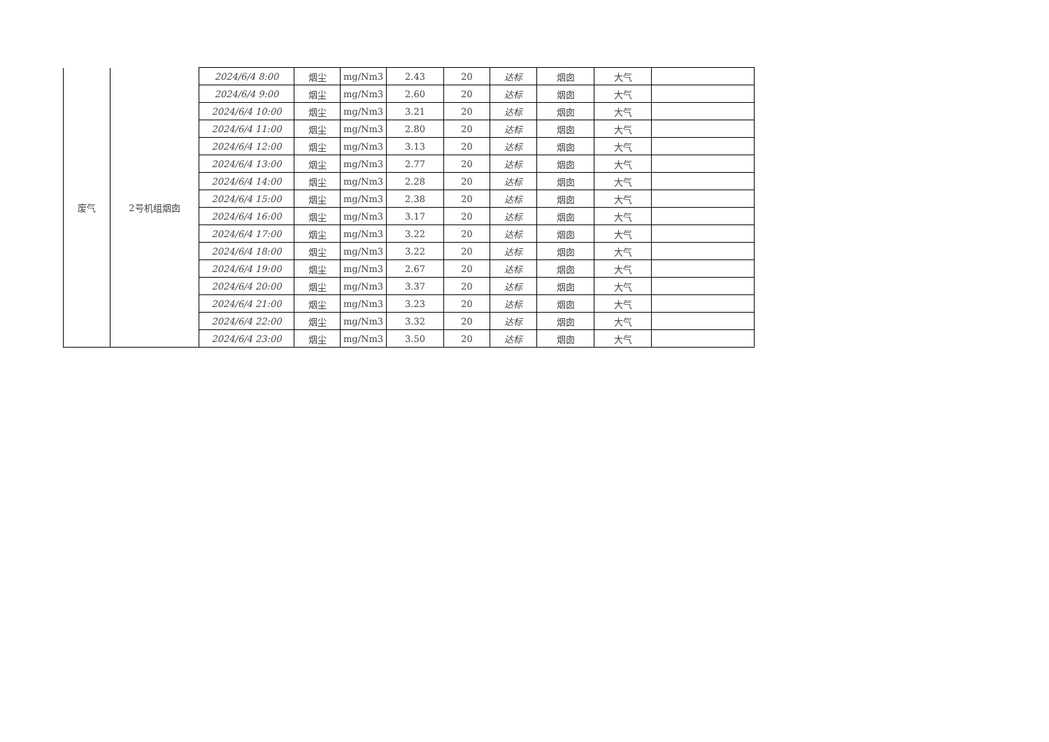| 废气 | 2号机组烟囱 | 2024/6/4 8:00 | 烟尘 | mg/Nm3 | 2.43 | 20 | 达标 | 烟囱 | 大气 | |
| | | 2024/6/4 9:00 | 烟尘 | mg/Nm3 | 2.60 | 20 | 达标 | 烟囱 | 大气 | |
| | | 2024/6/4 10:00 | 烟尘 | mg/Nm3 | 3.21 | 20 | 达标 | 烟囱 | 大气 | |
| | | 2024/6/4 11:00 | 烟尘 | mg/Nm3 | 2.80 | 20 | 达标 | 烟囱 | 大气 | |
| | | 2024/6/4 12:00 | 烟尘 | mg/Nm3 | 3.13 | 20 | 达标 | 烟囱 | 大气 | |
| | | 2024/6/4 13:00 | 烟尘 | mg/Nm3 | 2.77 | 20 | 达标 | 烟囱 | 大气 | |
| | | 2024/6/4 14:00 | 烟尘 | mg/Nm3 | 2.28 | 20 | 达标 | 烟囱 | 大气 | |
| | | 2024/6/4 15:00 | 烟尘 | mg/Nm3 | 2.38 | 20 | 达标 | 烟囱 | 大气 | |
| | | 2024/6/4 16:00 | 烟尘 | mg/Nm3 | 3.17 | 20 | 达标 | 烟囱 | 大气 | |
| | | 2024/6/4 17:00 | 烟尘 | mg/Nm3 | 3.22 | 20 | 达标 | 烟囱 | 大气 | |
| | | 2024/6/4 18:00 | 烟尘 | mg/Nm3 | 3.22 | 20 | 达标 | 烟囱 | 大气 | |
| | | 2024/6/4 19:00 | 烟尘 | mg/Nm3 | 2.67 | 20 | 达标 | 烟囱 | 大气 | |
| | | 2024/6/4 20:00 | 烟尘 | mg/Nm3 | 3.37 | 20 | 达标 | 烟囱 | 大气 | |
| | | 2024/6/4 21:00 | 烟尘 | mg/Nm3 | 3.23 | 20 | 达标 | 烟囱 | 大气 | |
| | | 2024/6/4 22:00 | 烟尘 | mg/Nm3 | 3.32 | 20 | 达标 | 烟囱 | 大气 | |
| | | 2024/6/4 23:00 | 烟尘 | mg/Nm3 | 3.50 | 20 | 达标 | 烟囱 | 大气 | |